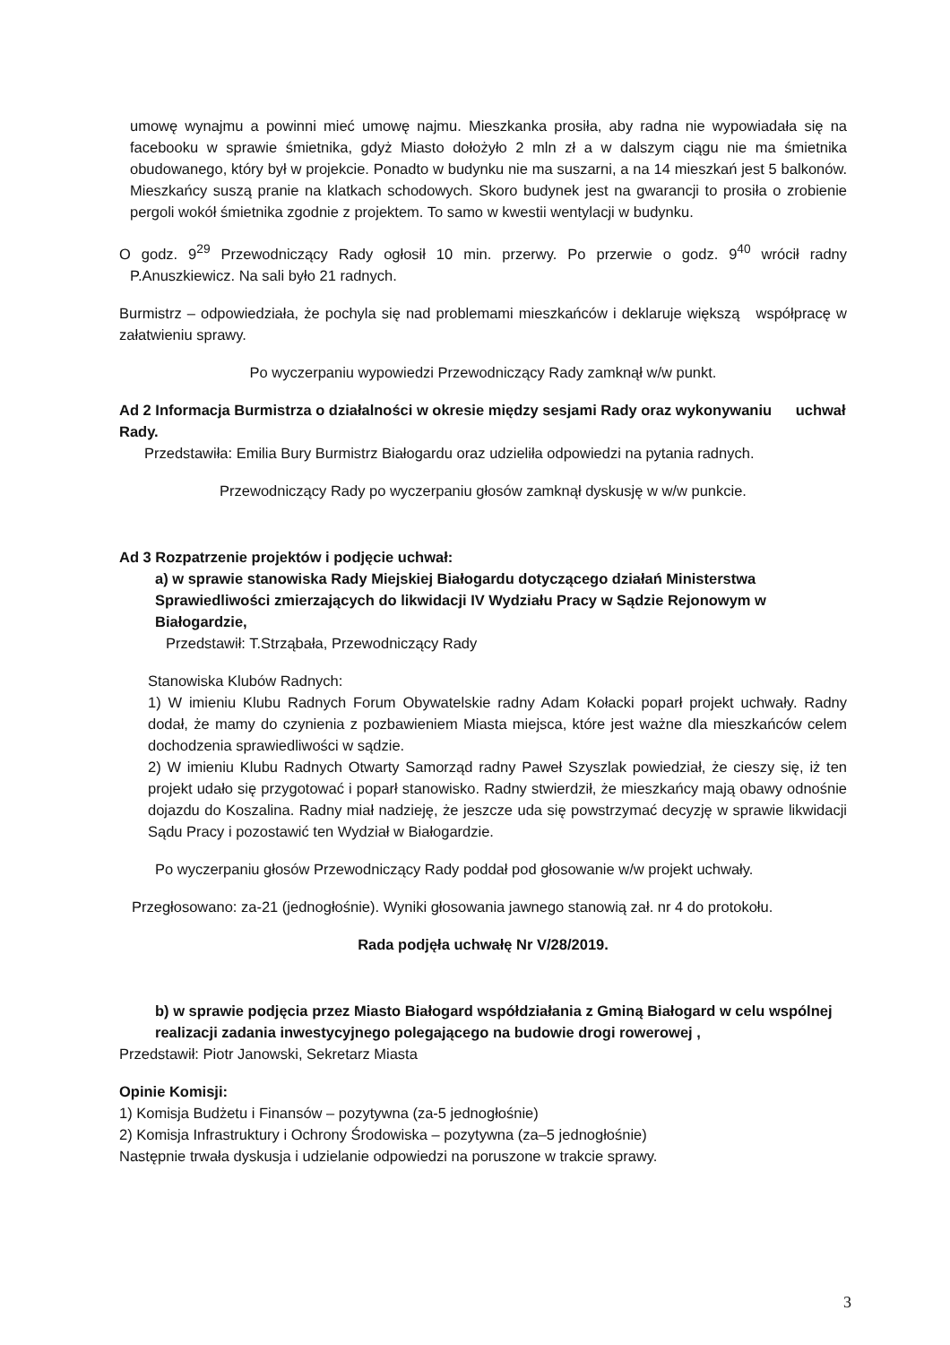umowę wynajmu a powinni mieć umowę najmu. Mieszkanka prosiła, aby radna nie wypowiadała się na facebooku w sprawie śmietnika, gdyż Miasto dołożyło 2 mln zł a w dalszym ciągu nie ma śmietnika obudowanego, który był w projekcie. Ponadto w budynku nie ma suszarni, a na 14 mieszkań jest 5 balkonów. Mieszkańcy suszą pranie na klatkach schodowych. Skoro budynek jest na gwarancji to prosiła o zrobienie pergoli wokół śmietnika zgodnie z projektem. To samo w kwestii wentylacji w budynku.
O godz. 9<sup>29</sup> Przewodniczący Rady ogłosił 10 min. przerwy. Po przerwie o godz. 9<sup>40</sup> wrócił radny P.Anuszkiewicz. Na sali było 21 radnych.
Burmistrz – odpowiedziała, że pochyla się nad problemami mieszkańców i deklaruje większą współpracę w załatwieniu sprawy.
Po wyczerpaniu wypowiedzi Przewodniczący Rady zamknął w/w punkt.
Ad 2 Informacja Burmistrza o działalności w okresie między sesjami Rady oraz wykonywaniu uchwał Rady.
Przedstawiła: Emilia Bury Burmistrz Białogardu oraz udzieliła odpowiedzi na pytania radnych.
Przewodniczący Rady po wyczerpaniu głosów zamknął dyskusję w w/w punkcie.
Ad 3 Rozpatrzenie projektów i podjęcie uchwał:
a) w sprawie stanowiska Rady Miejskiej Białogardu dotyczącego działań Ministerstwa Sprawiedliwości zmierzających do likwidacji IV Wydziału Pracy w Sądzie Rejonowym w Białogardzie,
Przedstawił: T.Strząbała, Przewodniczący Rady
Stanowiska Klubów Radnych:
1) W imieniu Klubu Radnych Forum Obywatelskie radny Adam Kołacki poparł projekt uchwały. Radny dodał, że mamy do czynienia z pozbawieniem Miasta miejsca, które jest ważne dla mieszkańców celem dochodzenia sprawiedliwości w sądzie.
2) W imieniu Klubu Radnych Otwarty Samorząd radny Paweł Szyszlak powiedział, że cieszy się, iż ten projekt udało się przygotować i poparł stanowisko. Radny stwierdził, że mieszkańcy mają obawy odnośnie dojazdu do Koszalina. Radny miał nadzieję, że jeszcze uda się powstrzymać decyzję w sprawie likwidacji Sądu Pracy i pozostawić ten Wydział w Białogardzie.
Po wyczerpaniu głosów Przewodniczący Rady poddał pod głosowanie w/w projekt uchwały.
Przegłosowano: za-21 (jednogłośnie). Wyniki głosowania jawnego stanowią zał. nr 4 do protokołu.
Rada podjęła uchwałę Nr V/28/2019.
b) w sprawie podjęcia przez Miasto Białogard współdziałania z Gminą Białogard w celu wspólnej realizacji zadania inwestycyjnego polegającego na budowie drogi rowerowej ,
Przedstawił: Piotr Janowski, Sekretarz Miasta
Opinie Komisji:
1) Komisja Budżetu i Finansów – pozytywna (za-5 jednogłośnie)
2) Komisja Infrastruktury i Ochrony Środowiska – pozytywna (za–5 jednogłośnie)
Następnie trwała dyskusja i udzielanie odpowiedzi na poruszone w trakcie sprawy.
3